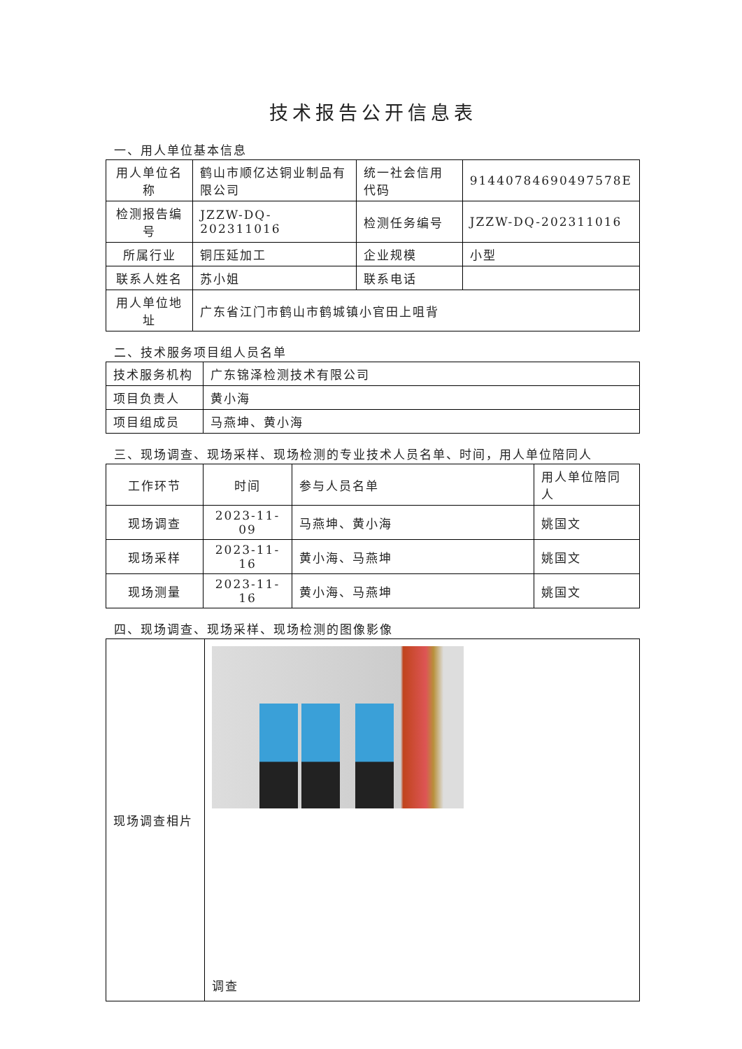技术报告公开信息表
一、用人单位基本信息
| 用人单位名称 | 鹤山市顺亿达铜业制品有限公司 | 统一社会信用代码 | 91440784690497578E |
| 检测报告编号 | JZZW-DQ-202311016 | 检测任务编号 | JZZW-DQ-202311016 |
| 所属行业 | 铜压延加工 | 企业规模 | 小型 |
| 联系人姓名 | 苏小姐 | 联系电话 | |
| 用人单位地址 | 广东省江门市鹤山市鹤城镇小官田上咀背 | | |
二、技术服务项目组人员名单
| 技术服务机构 | 广东锦泽检测技术有限公司 |
| 项目负责人 | 黄小海 |
| 项目组成员 | 马燕坤、黄小海 |
三、现场调查、现场采样、现场检测的专业技术人员名单、时间，用人单位陪同人
| 工作环节 | 时间 | 参与人员名单 | 用人单位陪同人 |
| --- | --- | --- | --- |
| 现场调查 | 2023-11-09 | 马燕坤、黄小海 | 姚国文 |
| 现场采样 | 2023-11-16 | 黄小海、马燕坤 | 姚国文 |
| 现场测量 | 2023-11-16 | 黄小海、马燕坤 | 姚国文 |
四、现场调查、现场采样、现场检测的图像影像
| 现场调查相片 | 调查 |